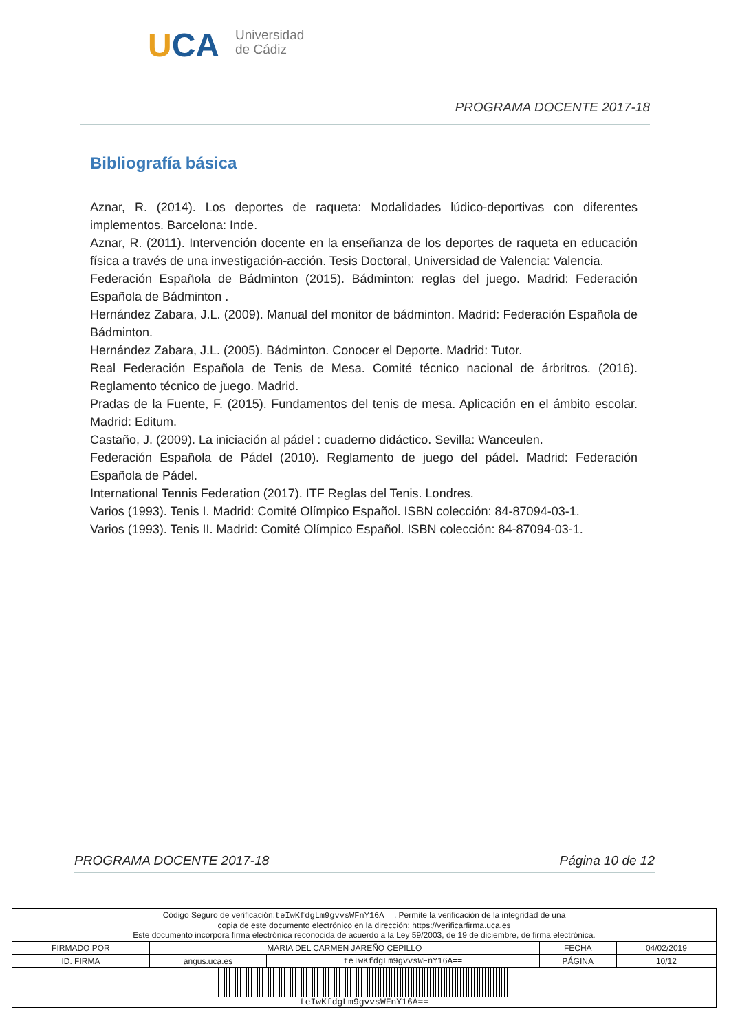UCA
Universidad
de Cádiz
PROGRAMA DOCENTE 2017-18
Bibliografía básica
Aznar, R. (2014). Los deportes de raqueta: Modalidades lúdico-deportivas con diferentes implementos. Barcelona: Inde.
Aznar, R. (2011). Intervención docente en la enseñanza de los deportes de raqueta en educación física a través de una investigación-acción. Tesis Doctoral, Universidad de Valencia: Valencia.
Federación Española de Bádminton (2015). Bádminton: reglas del juego. Madrid: Federación Española de Bádminton .
Hernández Zabara, J.L. (2009). Manual del monitor de bádminton. Madrid: Federación Española de Bádminton.
Hernández Zabara, J.L. (2005). Bádminton. Conocer el Deporte. Madrid: Tutor.
Real Federación Española de Tenis de Mesa. Comité técnico nacional de árbritros. (2016). Reglamento técnico de juego. Madrid.
Pradas de la Fuente, F. (2015). Fundamentos del tenis de mesa. Aplicación en el ámbito escolar. Madrid: Editum.
Castaño, J. (2009). La iniciación al pádel : cuaderno didáctico. Sevilla: Wanceulen.
Federación Española de Pádel (2010). Reglamento de juego del pádel. Madrid: Federación Española de Pádel.
International Tennis Federation (2017). ITF Reglas del Tenis. Londres.
Varios (1993). Tenis I. Madrid: Comité Olímpico Español. ISBN colección: 84-87094-03-1.
Varios (1993). Tenis II. Madrid: Comité Olímpico Español. ISBN colección: 84-87094-03-1.
PROGRAMA DOCENTE 2017-18 Página 10 de 12
| Código Seguro de verificación: teIwKfdgLm9gvvsWFnY16A== . Permite la verificación de la integridad de una copia de este documento electrónico en la dirección: https://verificarfirma.uca.es Este documento incorpora firma electrónica reconocida de acuerdo a la Ley 59/2003, de 19 de diciembre, de firma electrónica. | | | | |
| FIRMADO POR | MARIA DEL CARMEN JAREÑO CEPILLO | | FECHA | 04/02/2019 |
| ID. FIRMA | angus.uca.es | teIwKfdgLm9gvvsWFnY16A== | PÁGINA | 10/12 |
| teIwKfdgLm9gvvsWFnY16A== | | | | |